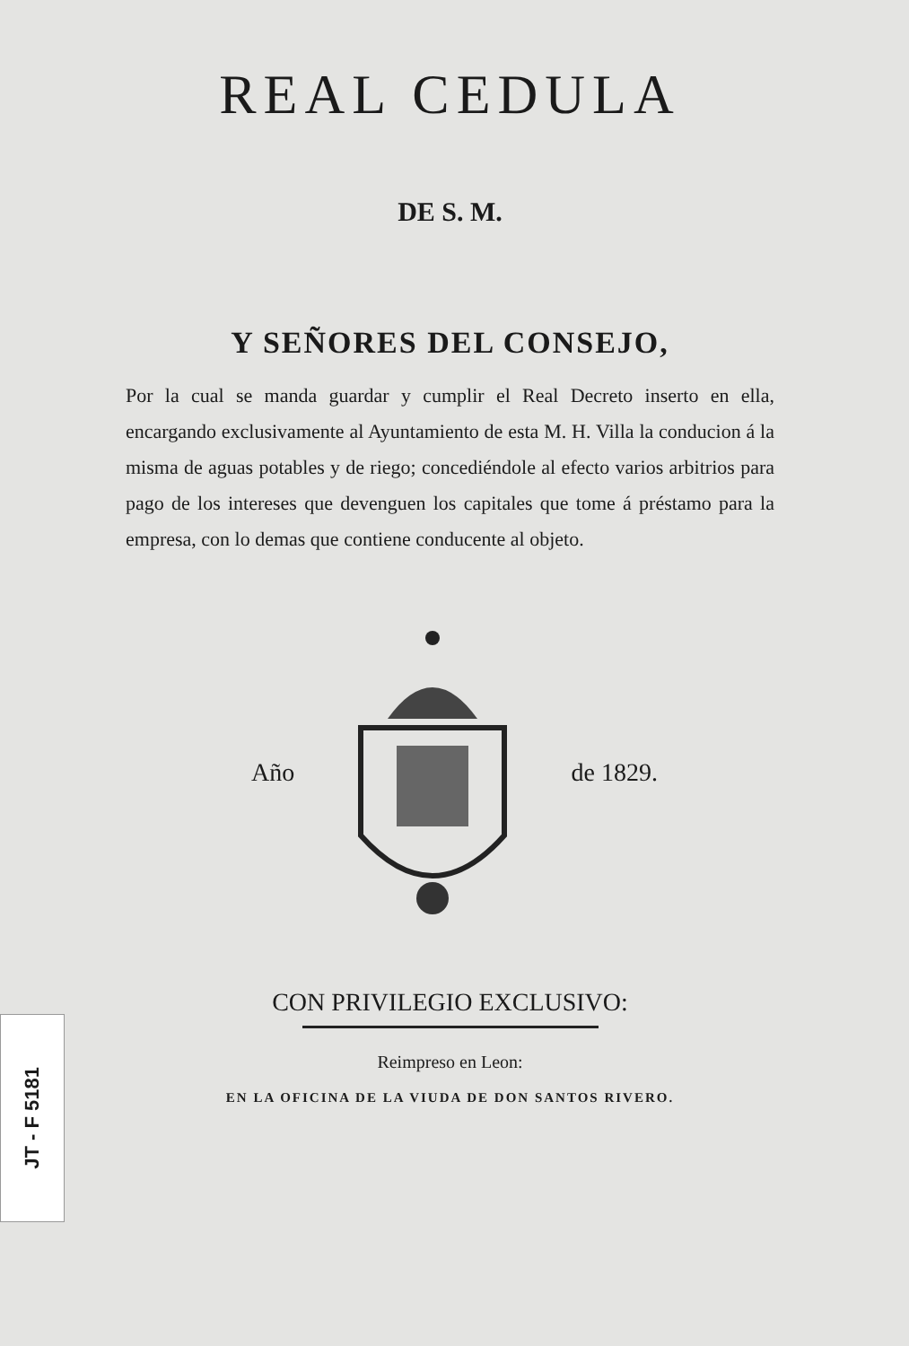REAL CEDULA
DE S. M.
Y SEÑORES DEL CONSEJO,
Por la cual se manda guardar y cumplir el Real Decreto inserto en ella, encargando exclusivamente al Ayuntamiento de esta M. H. Villa la conducion á la misma de aguas potables y de riego; concediéndole al efecto varios arbitrios para pago de los intereses que devenguen los capitales que tome á préstamo para la empresa, con lo demas que contiene conducente al objeto.
Año de 1829.
CON PRIVILEGIO EXCLUSIVO:
Reimpreso en Leon:
EN LA OFICINA DE LA VIUDA DE DON SANTOS RIVERO.
JT - F 5181